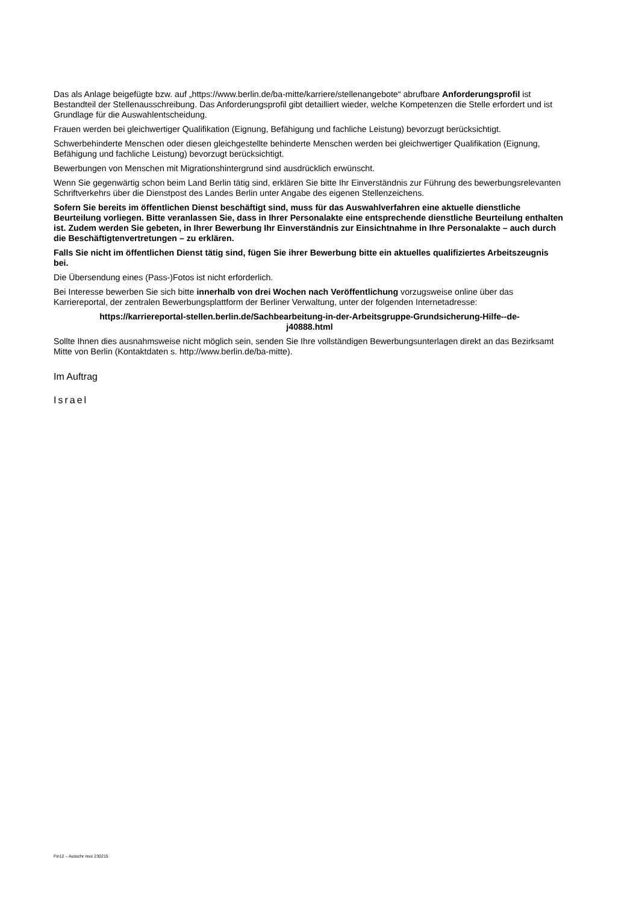Das als Anlage beigefügte bzw. auf „https://www.berlin.de/ba-mitte/karriere/stellenangebote“ abrufbare Anforderungsprofil ist Bestandteil der Stellenausschreibung. Das Anforderungsprofil gibt detailliert wieder, welche Kompetenzen die Stelle erfordert und ist Grundlage für die Auswahlentscheidung.
Frauen werden bei gleichwertiger Qualifikation (Eignung, Befähigung und fachliche Leistung) bevorzugt berücksichtigt.
Schwerbehinderte Menschen oder diesen gleichgestellte behinderte Menschen werden bei gleichwertiger Qualifikation (Eignung, Befähigung und fachliche Leistung) bevorzugt berücksichtigt.
Bewerbungen von Menschen mit Migrationshintergrund sind ausdrücklich erwünscht.
Wenn Sie gegenwärtig schon beim Land Berlin tätig sind, erklären Sie bitte Ihr Einverständnis zur Führung des bewerbungsrelevanten Schriftverkehrs über die Dienstpost des Landes Berlin unter Angabe des eigenen Stellenzeichens.
Sofern Sie bereits im öffentlichen Dienst beschäftigt sind, muss für das Auswahlverfahren eine aktuelle dienstliche Beurteilung vorliegen. Bitte veranlassen Sie, dass in Ihrer Personalakte eine entsprechende dienstliche Beurteilung enthalten ist. Zudem werden Sie gebeten, in Ihrer Bewerbung Ihr Einverständnis zur Einsichtnahme in Ihre Personalakte – auch durch die Beschäftigtenvertretungen – zu erklären.
Falls Sie nicht im öffentlichen Dienst tätig sind, fügen Sie ihrer Bewerbung bitte ein aktuelles qualifiziertes Arbeitszeugnis bei.
Die Übersendung eines (Pass-)Fotos ist nicht erforderlich.
Bei Interesse bewerben Sie sich bitte innerhalb von drei Wochen nach Veröffentlichung vorzugsweise online über das Karriereportal, der zentralen Bewerbungsplattform der Berliner Verwaltung, unter der folgenden Internetadresse:
https://karriereportal-stellen.berlin.de/Sachbearbeitung-in-der-Arbeitsgruppe-Grundsicherung-Hilfe--de-
j40888.html
Sollte Ihnen dies ausnahmsweise nicht möglich sein, senden Sie Ihre vollständigen Bewerbungsunterlagen direkt an das Bezirksamt Mitte von Berlin (Kontaktdaten s. http://www.berlin.de/ba-mitte).
Im Auftrag
Israel
Fin12 – Ausschr rexx 230215